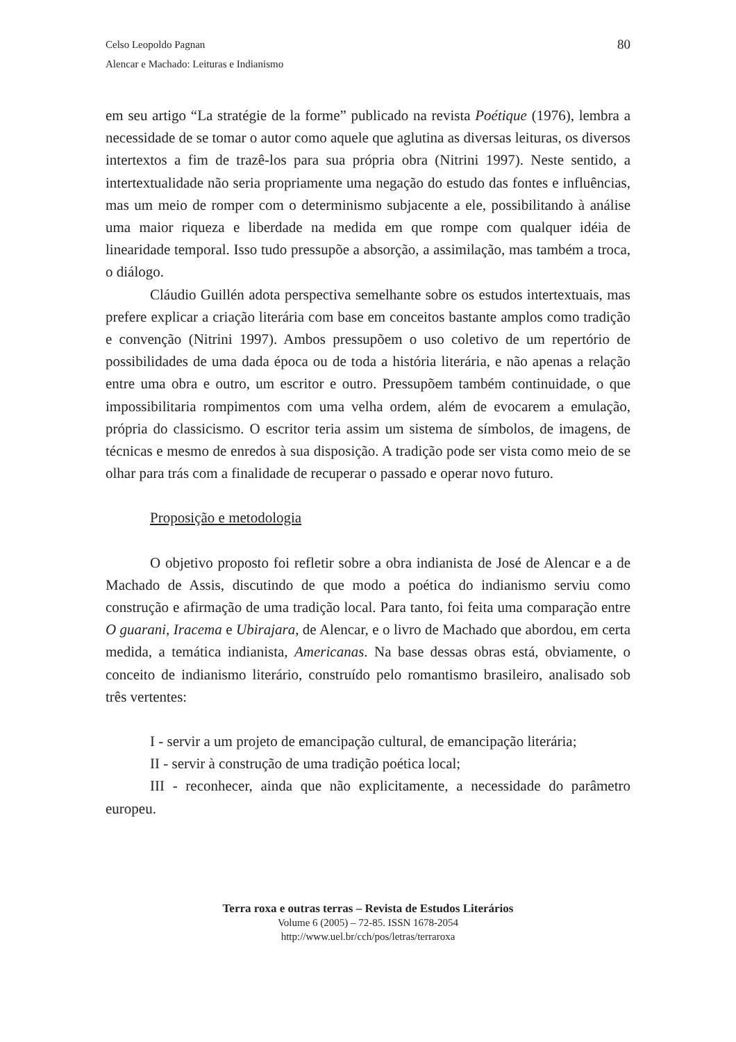80 Celso Leopoldo Pagnan
Alencar e Machado: Leituras e Indianismo
em seu artigo “La stratégie de la forme” publicado na revista Poétique (1976), lembra a necessidade de se tomar o autor como aquele que aglutina as diversas leituras, os diversos intertextos a fim de trazê-los para sua própria obra (Nitrini 1997). Neste sentido, a intertextualidade não seria propriamente uma negação do estudo das fontes e influências, mas um meio de romper com o determinismo subjacente a ele, possibilitando à análise uma maior riqueza e liberdade na medida em que rompe com qualquer idéia de linearidade temporal. Isso tudo pressupõe a absorção, a assimilação, mas também a troca, o diálogo.
Cláudio Guillén adota perspectiva semelhante sobre os estudos intertextuais, mas prefere explicar a criação literária com base em conceitos bastante amplos como tradição e convenção (Nitrini 1997). Ambos pressupõem o uso coletivo de um repertório de possibilidades de uma dada época ou de toda a história literária, e não apenas a relação entre uma obra e outro, um escritor e outro. Pressupõem também continuidade, o que impossibilitaria rompimentos com uma velha ordem, além de evocarem a emulação, própria do classicismo. O escritor teria assim um sistema de símbolos, de imagens, de técnicas e mesmo de enredos à sua disposição. A tradição pode ser vista como meio de se olhar para trás com a finalidade de recuperar o passado e operar novo futuro.
Proposição e metodologia
O objetivo proposto foi refletir sobre a obra indianista de José de Alencar e a de Machado de Assis, discutindo de que modo a poética do indianismo serviu como construção e afirmação de uma tradição local. Para tanto, foi feita uma comparação entre O guarani, Iracema e Ubirajara, de Alencar, e o livro de Machado que abordou, em certa medida, a temática indianista, Americanas. Na base dessas obras está, obviamente, o conceito de indianismo literário, construído pelo romantismo brasileiro, analisado sob três vertentes:
I - servir a um projeto de emancipação cultural, de emancipação literária;
II - servir à construção de uma tradição poética local;
III - reconhecer, ainda que não explicitamente, a necessidade do parâmetro europeu.
Terra roxa e outras terras – Revista de Estudos Literários
Volume 6 (2005) – 72-85. ISSN 1678-2054
http://www.uel.br/cch/pos/letras/terraroxa